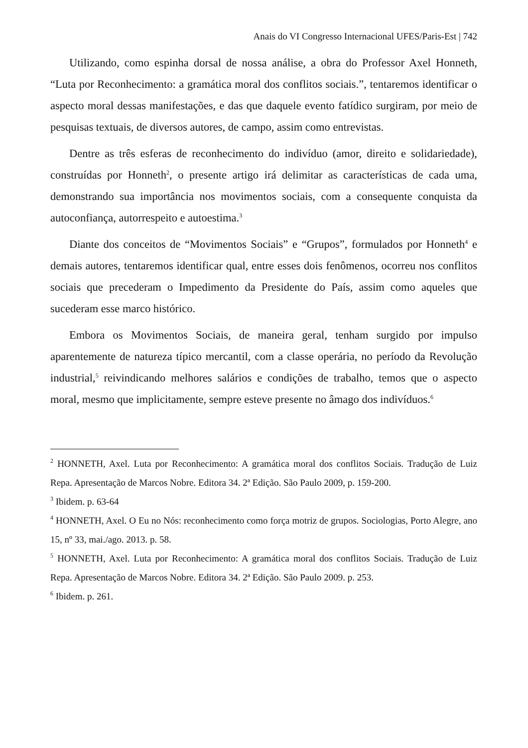Anais do VI Congresso Internacional UFES/Paris-Est | 742
Utilizando, como espinha dorsal de nossa análise, a obra do Professor Axel Honneth, “Luta por Reconhecimento: a gramática moral dos conflitos sociais.”, tentaremos identificar o aspecto moral dessas manifestações, e das que daquele evento fatídico surgiram, por meio de pesquisas textuais, de diversos autores, de campo, assim como entrevistas.
Dentre as três esferas de reconhecimento do indivíduo (amor, direito e solidariedade), construídas por Honneth<sup>2</sup>, o presente artigo irá delimitar as características de cada uma, demonstrando sua importância nos movimentos sociais, com a consequente conquista da autoconfiança, autorrespeito e autoestima.<sup>3</sup>
Diante dos conceitos de “Movimentos Sociais” e “Grupos”, formulados por Honneth<sup>4</sup> e demais autores, tentaremos identificar qual, entre esses dois fenômenos, ocorreu nos conflitos sociais que precederam o Impedimento da Presidente do País, assim como aqueles que sucederam esse marco histórico.
Embora os Movimentos Sociais, de maneira geral, tenham surgido por impulso aparentemente de natureza típico mercantil, com a classe operária, no período da Revolução industrial,<sup>5</sup> reivindicando melhores salários e condições de trabalho, temos que o aspecto moral, mesmo que implicitamente, sempre esteve presente no âmago dos indivíduos.<sup>6</sup>
<sup>2</sup> HONNETH, Axel. Luta por Reconhecimento: A gramática moral dos conflitos Sociais. Tradução de Luiz Repa. Apresentação de Marcos Nobre. Editora 34. 2ª Edição. São Paulo 2009, p. 159-200.
<sup>3</sup> Ibidem. p. 63-64
<sup>4</sup> HONNETH, Axel. O Eu no Nós: reconhecimento como força motriz de grupos. Sociologias, Porto Alegre, ano 15, nº 33, mai./ago. 2013. p. 58.
<sup>5</sup> HONNETH, Axel. Luta por Reconhecimento: A gramática moral dos conflitos Sociais. Tradução de Luiz Repa. Apresentação de Marcos Nobre. Editora 34. 2ª Edição. São Paulo 2009. p. 253.
<sup>6</sup> Ibidem. p. 261.